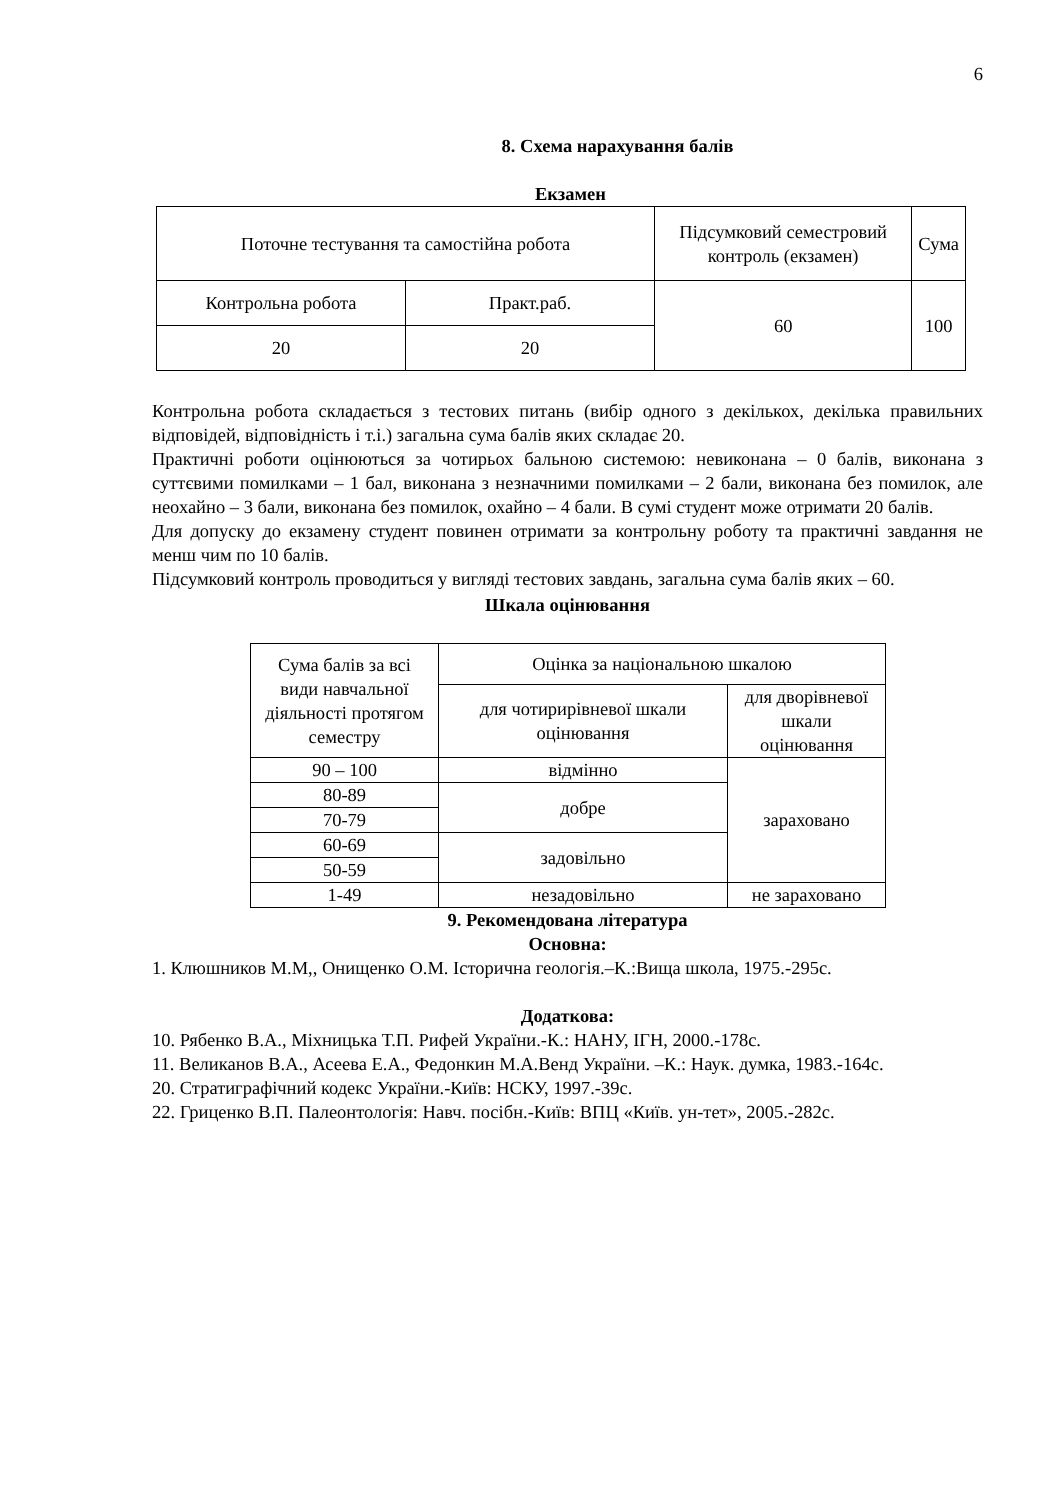6
8. Схема нарахування балів
Екзамен
| Поточне тестування та самостійна робота | | Підсумковий семестровий контроль (екзамен) | Сума |
| Контрольна робота | Практ.раб. | 60 | 100 |
| 20 | 20 | | |
Контрольна робота складається з тестових питань (вибір одного з декількох, декілька правильних відповідей, відповідність і т.і.) загальна сума балів яких складає 20.
Практичні роботи оцінюються за чотирьох бальною системою: невиконана – 0 балів, виконана з суттєвими помилками – 1 бал, виконана з незначними помилками – 2 бали, виконана без помилок, але неохайно – 3 бали, виконана без помилок, охайно – 4 бали. В сумі студент може отримати 20 балів.
Для допуску до екзамену студент повинен отримати за контрольну роботу та практичні завдання не менш чим по 10 балів.
Підсумковий контроль проводиться у вигляді тестових завдань, загальна сума балів яких – 60.
Шкала оцінювання
| Сума балів за всі види навчальної діяльності протягом семестру | Оцінка за національною шкалою | |
| | для чотирирівневої шкали оцінювання | для дворівневої шкали оцінювання |
| 90 – 100 | відмінно | зараховано |
| 80-89 | добре | |
| 70-79 | | |
| 60-69 | задовільно | |
| 50-59 | | |
| 1-49 | незадовільно | не зараховано |
9. Рекомендована література
Основна:
1. Клюшников М.М,, Онищенко О.М. Історична геологія.–К.:Вища школа, 1975.-295с.
Додаткова:
10. Рябенко В.А., Міхницька Т.П. Рифей України.-К.: НАНУ, ІГН, 2000.-178с.
11. Великанов В.А., Асеева Е.А., Федонкин М.А.Венд України. –К.: Наук. думка, 1983.-164с.
20. Стратиграфічний кодекс України.-Київ: НСКУ, 1997.-39с.
22. Гриценко В.П. Палеонтологія: Навч. посібн.-Київ: ВПЦ «Київ. ун-тет», 2005.-282с.